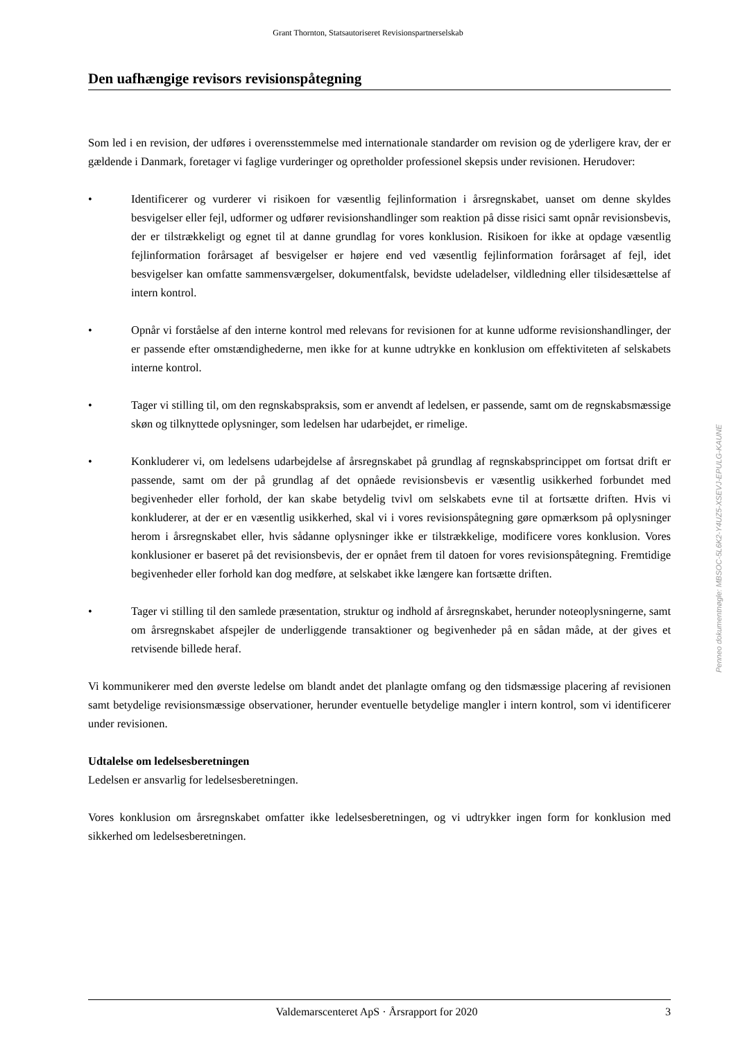Grant Thornton, Statsautoriseret Revisionspartnerselskab
Den uafhængige revisors revisionspåtegning
Som led i en revision, der udføres i overensstemmelse med internationale standarder om revision og de yderligere krav, der er gældende i Danmark, foretager vi faglige vurderinger og opretholder professionel skepsis under revisionen. Herudover:
• Identificerer og vurderer vi risikoen for væsentlig fejlinformation i årsregnskabet, uanset om denne skyldes besvigelser eller fejl, udformer og udfører revisionshandlinger som reaktion på disse risici samt opnår revisionsbevis, der er tilstrækkeligt og egnet til at danne grundlag for vores konklusion. Risikoen for ikke at opdage væsentlig fejlinformation forårsaget af besvigelser er højere end ved væsentlig fejlinformation forårsaget af fejl, idet besvigelser kan omfatte sammensværgelser, dokumentfalsk, bevidste udeladelser, vildledning eller tilsidesættelse af intern kontrol.
• Opnår vi forståelse af den interne kontrol med relevans for revisionen for at kunne udforme revisionshandlinger, der er passende efter omstændighederne, men ikke for at kunne udtrykke en konklusion om effektiviteten af selskabets interne kontrol.
• Tager vi stilling til, om den regnskabspraksis, som er anvendt af ledelsen, er passende, samt om de regnskabsmæssige skøn og tilknyttede oplysninger, som ledelsen har udarbejdet, er rimelige.
• Konkluderer vi, om ledelsens udarbejdelse af årsregnskabet på grundlag af regnskabsprincippet om fortsat drift er passende, samt om der på grundlag af det opnåede revisionsbevis er væsentlig usikkerhed forbundet med begivenheder eller forhold, der kan skabe betydelig tvivl om selskabets evne til at fortsætte driften. Hvis vi konkluderer, at der er en væsentlig usikkerhed, skal vi i vores revisionspåtegning gøre opmærksom på oplysninger herom i årsregnskabet eller, hvis sådanne oplysninger ikke er tilstrækkelige, modificere vores konklusion. Vores konklusioner er baseret på det revisionsbevis, der er opnået frem til datoen for vores revisionspåtegning. Fremtidige begivenheder eller forhold kan dog medføre, at selskabet ikke længere kan fortsætte driften.
• Tager vi stilling til den samlede præsentation, struktur og indhold af årsregnskabet, herunder noteoplysningerne, samt om årsregnskabet afspejler de underliggende transaktioner og begivenheder på en sådan måde, at der gives et retvisende billede heraf.
Vi kommunikerer med den øverste ledelse om blandt andet det planlagte omfang og den tidsmæssige placering af revisionen samt betydelige revisionsmæssige observationer, herunder eventuelle betydelige mangler i intern kontrol, som vi identificerer under revisionen.
Udtalelse om ledelsesberetningen
Ledelsen er ansvarlig for ledelsesberetningen.
Vores konklusion om årsregnskabet omfatter ikke ledelsesberetningen, og vi udtrykker ingen form for konklusion med sikkerhed om ledelsesberetningen.
Penneo dokumentnøgle: MBSOC-5L6K2-Y4UZ5-XSEVJ-EPULG-KAUNE
Valdemarscenteret ApS · Årsrapport for 2020 3